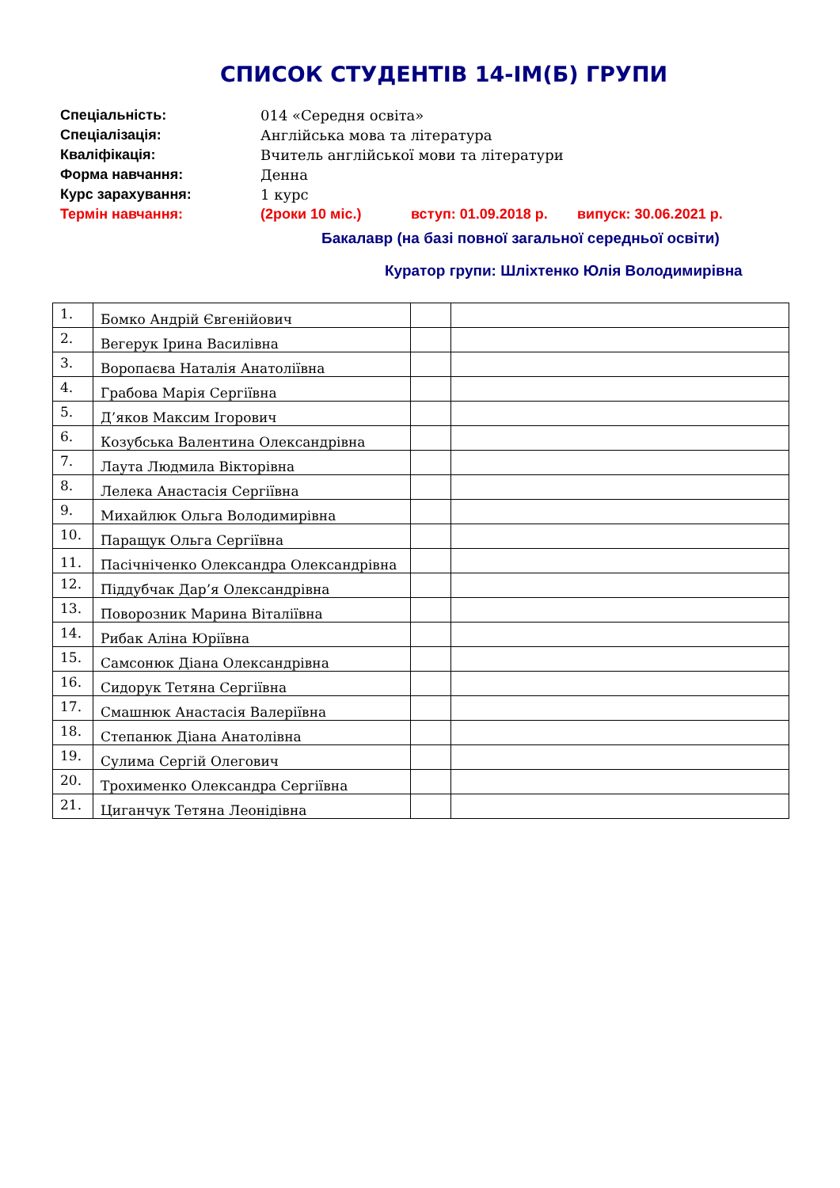СПИСОК СТУДЕНТІВ 14-ІМ(Б) ГРУПИ
Спеціальність: 014 «Середня освіта»
Спеціалізація: Англійська мова та література
Кваліфікація: Вчитель англійської мови та літератури
Форма навчання: Денна
Курс зарахування: 1 курс
Термін навчання: (2роки 10 міс.) вступ: 01.09.2018 р. випуск: 30.06.2021 р.
Бакалавр (на базі повної загальної середньої освіти)
Куратор групи: Шліхтенко Юлія Володимирівна
| 1. | Бомко Андрій Євгенійович | | |
| 2. | Вегерук Ірина Василівна | | |
| 3. | Воропаєва Наталія Анатоліївна | | |
| 4. | Грабова Марія Сергіївна | | |
| 5. | Д’яков Максим Ігорович | | |
| 6. | Козубська Валентина Олександрівна | | |
| 7. | Лаута Людмила Вікторівна | | |
| 8. | Лелека Анастасія Сергіївна | | |
| 9. | Михайлюк Ольга Володимирівна | | |
| 10. | Паращук Ольга Сергіївна | | |
| 11. | Пасічніченко Олександра Олександрівна | | |
| 12. | Піддубчак Дар’я Олександрівна | | |
| 13. | Поворозник Марина Віталіївна | | |
| 14. | Рибак Аліна Юріївна | | |
| 15. | Самсонюк Діана Олександрівна | | |
| 16. | Сидорук Тетяна Сергіївна | | |
| 17. | Смашнюк Анастасія Валеріївна | | |
| 18. | Степанюк Діана Анатолівна | | |
| 19. | Сулима Сергій Олегович | | |
| 20. | Трохименко Олександра Сергіївна | | |
| 21. | Циганчук Тетяна Леонідівна | | |